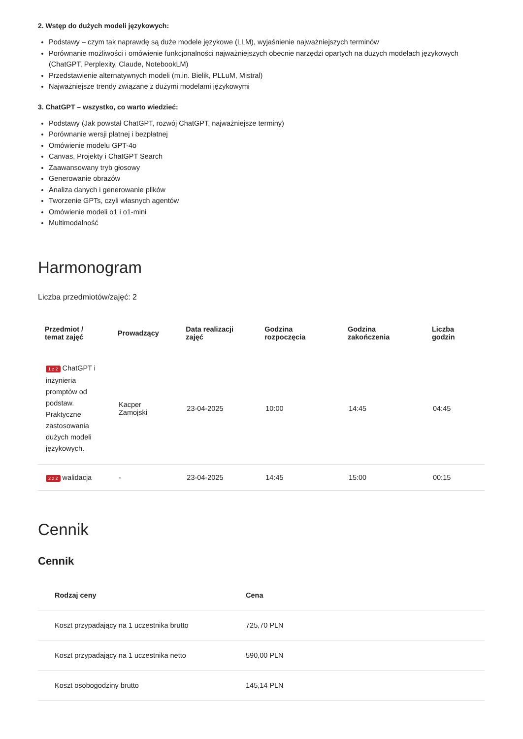2. Wstęp do dużych modeli językowych:
Podstawy – czym tak naprawdę są duże modele językowe (LLM), wyjaśnienie najważniejszych terminów
Porównanie możliwości i omówienie funkcjonalności najważniejszych obecnie narzędzi opartych na dużych modelach językowych (ChatGPT, Perplexity, Claude, NotebookLM)
Przedstawienie alternatywnych modeli (m.in. Bielik, PLLuM, Mistral)
Najważniejsze trendy związane z dużymi modelami językowymi
3. ChatGPT – wszystko, co warto wiedzieć:
Podstawy (Jak powstał ChatGPT, rozwój ChatGPT, najważniejsze terminy)
Porównanie wersji płatnej i bezpłatnej
Omówienie modelu GPT-4o
Canvas, Projekty i ChatGPT Search
Zaawansowany tryb głosowy
Generowanie obrazów
Analiza danych i generowanie plików
Tworzenie GPTs, czyli własnych agentów
Omówienie modeli o1 i o1-mini
Multimodalność
Harmonogram
Liczba przedmiotów/zajęć: 2
| Przedmiot / temat zajęć | Prowadzący | Data realizacji zajęć | Godzina rozpoczęcia | Godzina zakończenia | Liczba godzin |
| --- | --- | --- | --- | --- | --- |
| 1 z 2 ChatGPT i inżynieria promptów od podstaw. Praktyczne zastosowania dużych modeli językowych. | Kacper Zamojski | 23-04-2025 | 10:00 | 14:45 | 04:45 |
| 2 z 2 walidacja | - | 23-04-2025 | 14:45 | 15:00 | 00:15 |
Cennik
Cennik
| Rodzaj ceny | Cena |
| --- | --- |
| Koszt przypadający na 1 uczestnika brutto | 725,70 PLN |
| Koszt przypadający na 1 uczestnika netto | 590,00 PLN |
| Koszt osobogodziny brutto | 145,14 PLN |